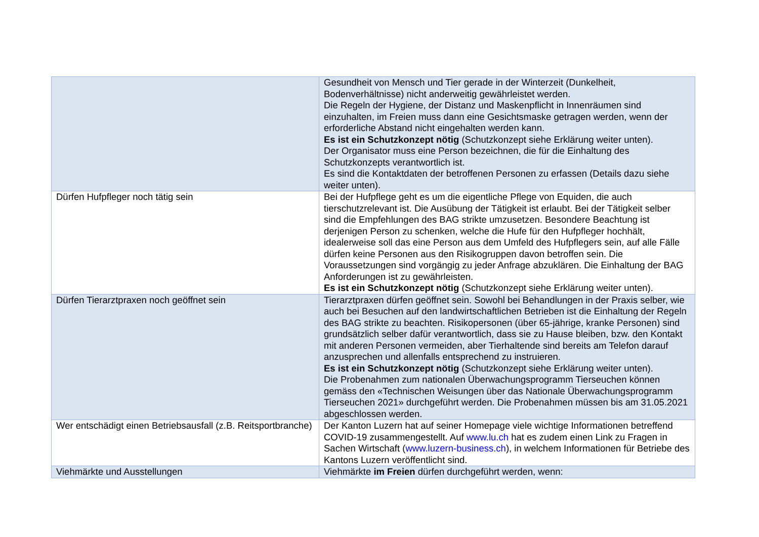| | Gesundheit von Mensch und Tier gerade in der Winterzeit (Dunkelheit, Bodenverhältnisse) nicht anderweitig gewährleistet werden. Die Regeln der Hygiene, der Distanz und Maskenpflicht in Innenräumen sind einzuhalten, im Freien muss dann eine Gesichtsmaske getragen werden, wenn der erforderliche Abstand nicht eingehalten werden kann. Es ist ein Schutzkonzept nötig (Schutzkonzept siehe Erklärung weiter unten). Der Organisator muss eine Person bezeichnen, die für die Einhaltung des Schutzkonzepts verantwortlich ist. Es sind die Kontaktdaten der betroffenen Personen zu erfassen (Details dazu siehe weiter unten). |
| Dürfen Hufpfleger noch tätig sein | Bei der Hufpflege geht es um die eigentliche Pflege von Equiden, die auch tierschutzrelevant ist. Die Ausübung der Tätigkeit ist erlaubt. Bei der Tätigkeit selber sind die Empfehlungen des BAG strikte umzusetzen. Besondere Beachtung ist derjenigen Person zu schenken, welche die Hufe für den Hufpfleger hochhält, idealerweise soll das eine Person aus dem Umfeld des Hufpflegers sein, auf alle Fälle dürfen keine Personen aus den Risikogruppen davon betroffen sein. Die Voraussetzungen sind vorgängig zu jeder Anfrage abzuklären. Die Einhaltung der BAG Anforderungen ist zu gewährleisten. Es ist ein Schutzkonzept nötig (Schutzkonzept siehe Erklärung weiter unten). |
| Dürfen Tierarztpraxen noch geöffnet sein | Tierarztpraxen dürfen geöffnet sein. Sowohl bei Behandlungen in der Praxis selber, wie auch bei Besuchen auf den landwirtschaftlichen Betrieben ist die Einhaltung der Regeln des BAG strikte zu beachten. Risikopersonen (über 65-jährige, kranke Personen) sind grundsätzlich selber dafür verantwortlich, dass sie zu Hause bleiben, bzw. den Kontakt mit anderen Personen vermeiden, aber Tierhaltende sind bereits am Telefon darauf anzusprechen und allenfalls entsprechend zu instruieren. Es ist ein Schutzkonzept nötig (Schutzkonzept siehe Erklärung weiter unten). Die Probenahmen zum nationalen Überwachungsprogramm Tierseuchen können gemäss den «Technischen Weisungen über das Nationale Überwachungsprogramm Tierseuchen 2021» durchgeführt werden. Die Probenahmen müssen bis am 31.05.2021 abgeschlossen werden. |
| Wer entschädigt einen Betriebsausfall (z.B. Reitsportbranche) | Der Kanton Luzern hat auf seiner Homepage viele wichtige Informationen betreffend COVID-19 zusammengestellt. Auf www.lu.ch hat es zudem einen Link zu Fragen in Sachen Wirtschaft ( www.luzern-business.ch ), in welchem Informationen für Betriebe des Kantons Luzern veröffentlicht sind. |
| Viehmärkte und Ausstellungen | Viehmärkte im Freien dürfen durchgeführt werden, wenn: |